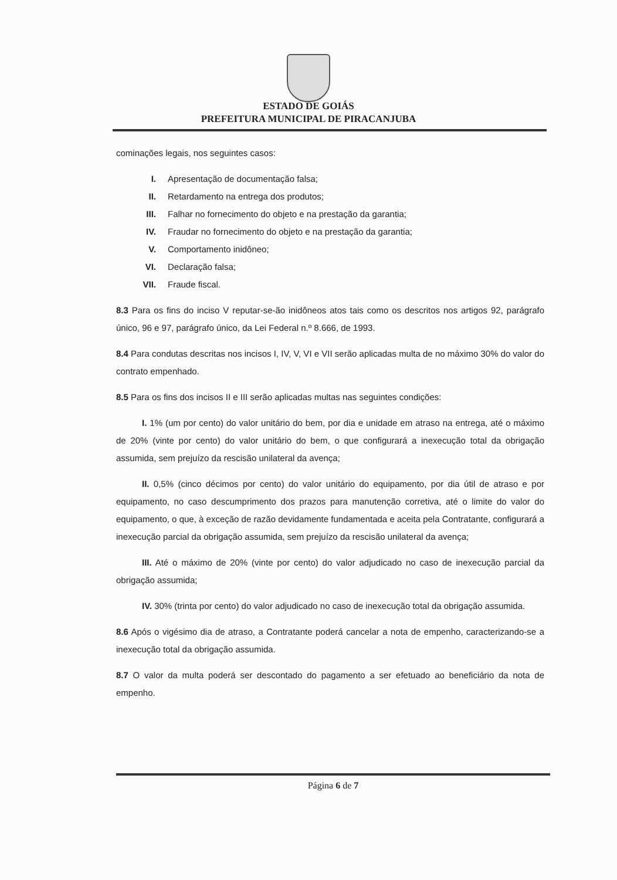ESTADO DE GOIÁS
PREFEITURA MUNICIPAL DE PIRACANJUBA
cominações legais, nos seguintes casos:
I. Apresentação de documentação falsa;
II. Retardamento na entrega dos produtos;
III. Falhar no fornecimento do objeto e na prestação da garantia;
IV. Fraudar no fornecimento do objeto e na prestação da garantia;
V. Comportamento inidôneo;
VI. Declaração falsa;
VII. Fraude fiscal.
8.3 Para os fins do inciso V reputar-se-ão inidôneos atos tais como os descritos nos artigos 92, parágrafo único, 96 e 97, parágrafo único, da Lei Federal n.º 8.666, de 1993.
8.4 Para condutas descritas nos incisos I, IV, V, VI e VII serão aplicadas multa de no máximo 30% do valor do contrato empenhado.
8.5 Para os fins dos incisos II e III serão aplicadas multas nas seguintes condições:
I. 1% (um por cento) do valor unitário do bem, por dia e unidade em atraso na entrega, até o máximo de 20% (vinte por cento) do valor unitário do bem, o que configurará a inexecução total da obrigação assumida, sem prejuízo da rescisão unilateral da avença;
II. 0,5% (cinco décimos por cento) do valor unitário do equipamento, por dia útil de atraso e por equipamento, no caso descumprimento dos prazos para manutenção corretiva, até o limite do valor do equipamento, o que, à exceção de razão devidamente fundamentada e aceita pela Contratante, configurará a inexecução parcial da obrigação assumida, sem prejuízo da rescisão unilateral da avença;
III. Até o máximo de 20% (vinte por cento) do valor adjudicado no caso de inexecução parcial da obrigação assumida;
IV. 30% (trinta por cento) do valor adjudicado no caso de inexecução total da obrigação assumida.
8.6 Após o vigésimo dia de atraso, a Contratante poderá cancelar a nota de empenho, caracterizando-se a inexecução total da obrigação assumida.
8.7 O valor da multa poderá ser descontado do pagamento a ser efetuado ao beneficiário da nota de empenho.
Página 6 de 7